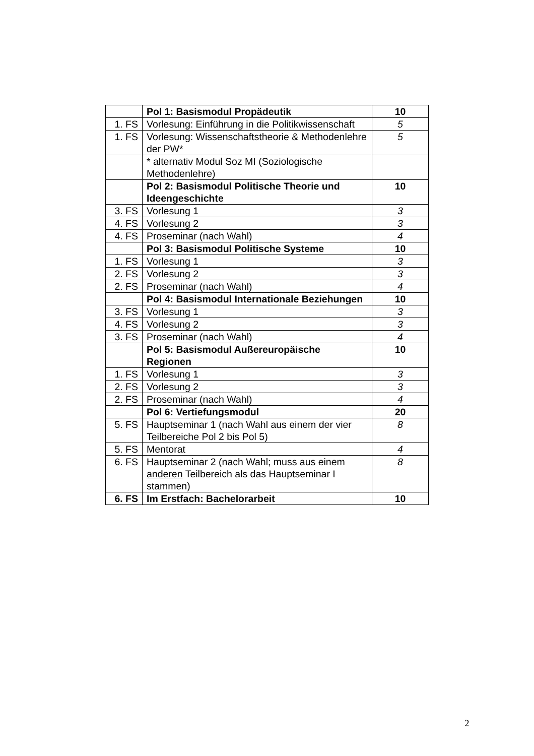| | Pol 1: Basismodul Propädeutik | 10 |
| 1. FS | Vorlesung: Einführung in die Politikwissenschaft | 5 |
| 1. FS | Vorlesung: Wissenschaftstheorie & Methodenlehre der PW* | 5 |
| | * alternativ Modul Soz MI (Soziologische Methodenlehre) | |
| | Pol 2: Basismodul Politische Theorie und Ideengeschichte | 10 |
| 3. FS | Vorlesung 1 | 3 |
| 4. FS | Vorlesung 2 | 3 |
| 4. FS | Proseminar (nach Wahl) | 4 |
| | Pol 3: Basismodul Politische Systeme | 10 |
| 1. FS | Vorlesung 1 | 3 |
| 2. FS | Vorlesung 2 | 3 |
| 2. FS | Proseminar (nach Wahl) | 4 |
| | Pol 4: Basismodul Internationale Beziehungen | 10 |
| 3. FS | Vorlesung 1 | 3 |
| 4. FS | Vorlesung 2 | 3 |
| 3. FS | Proseminar (nach Wahl) | 4 |
| | Pol 5: Basismodul Außereuropäische Regionen | 10 |
| 1. FS | Vorlesung 1 | 3 |
| 2. FS | Vorlesung 2 | 3 |
| 2. FS | Proseminar (nach Wahl) | 4 |
| | Pol 6: Vertiefungsmodul | 20 |
| 5. FS | Hauptseminar 1 (nach Wahl aus einem der vier Teilbereiche Pol 2 bis Pol 5) | 8 |
| 5. FS | Mentorat | 4 |
| 6. FS | Hauptseminar 2 (nach Wahl; muss aus einem anderen Teilbereich als das Hauptseminar I stammen) | 8 |
| 6. FS | Im Erstfach: Bachelorarbeit | 10 |
2